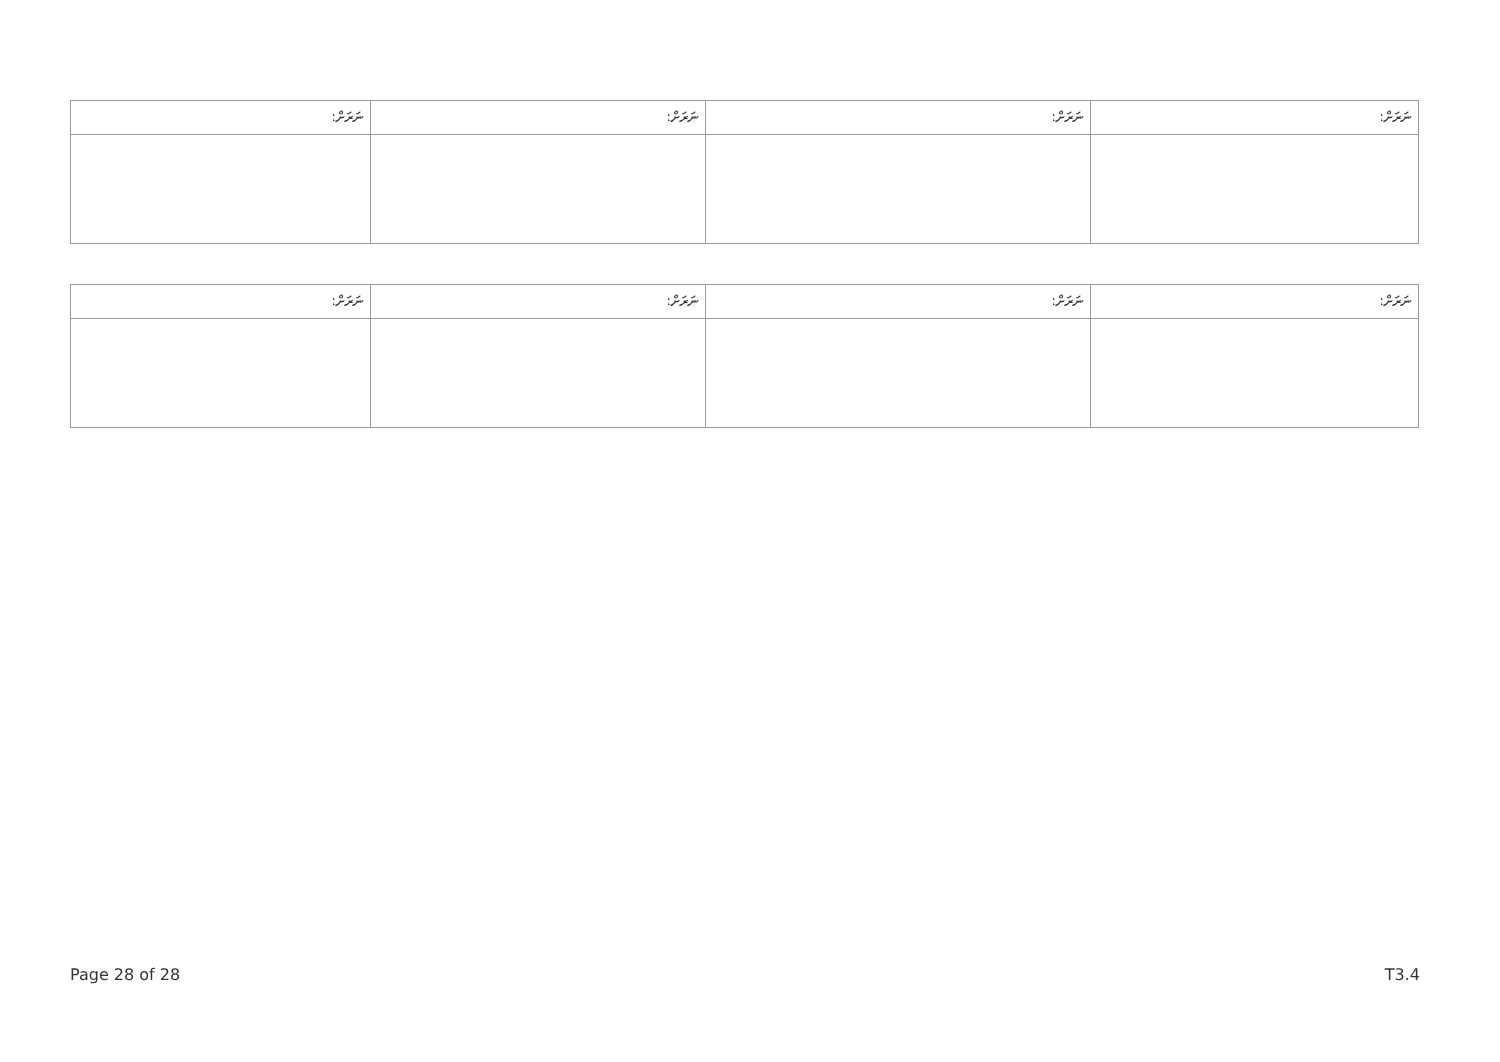| ނަރަށް: | ނަރަށް: | ނަރަށް: | ނަރަށް: |
| --- | --- | --- | --- |
| ނަރަށް: | ނަރަށް: | ނަރަށް: | ނަރަށް: |
| --- | --- | --- | --- |
Page 28 of 28 T3.4